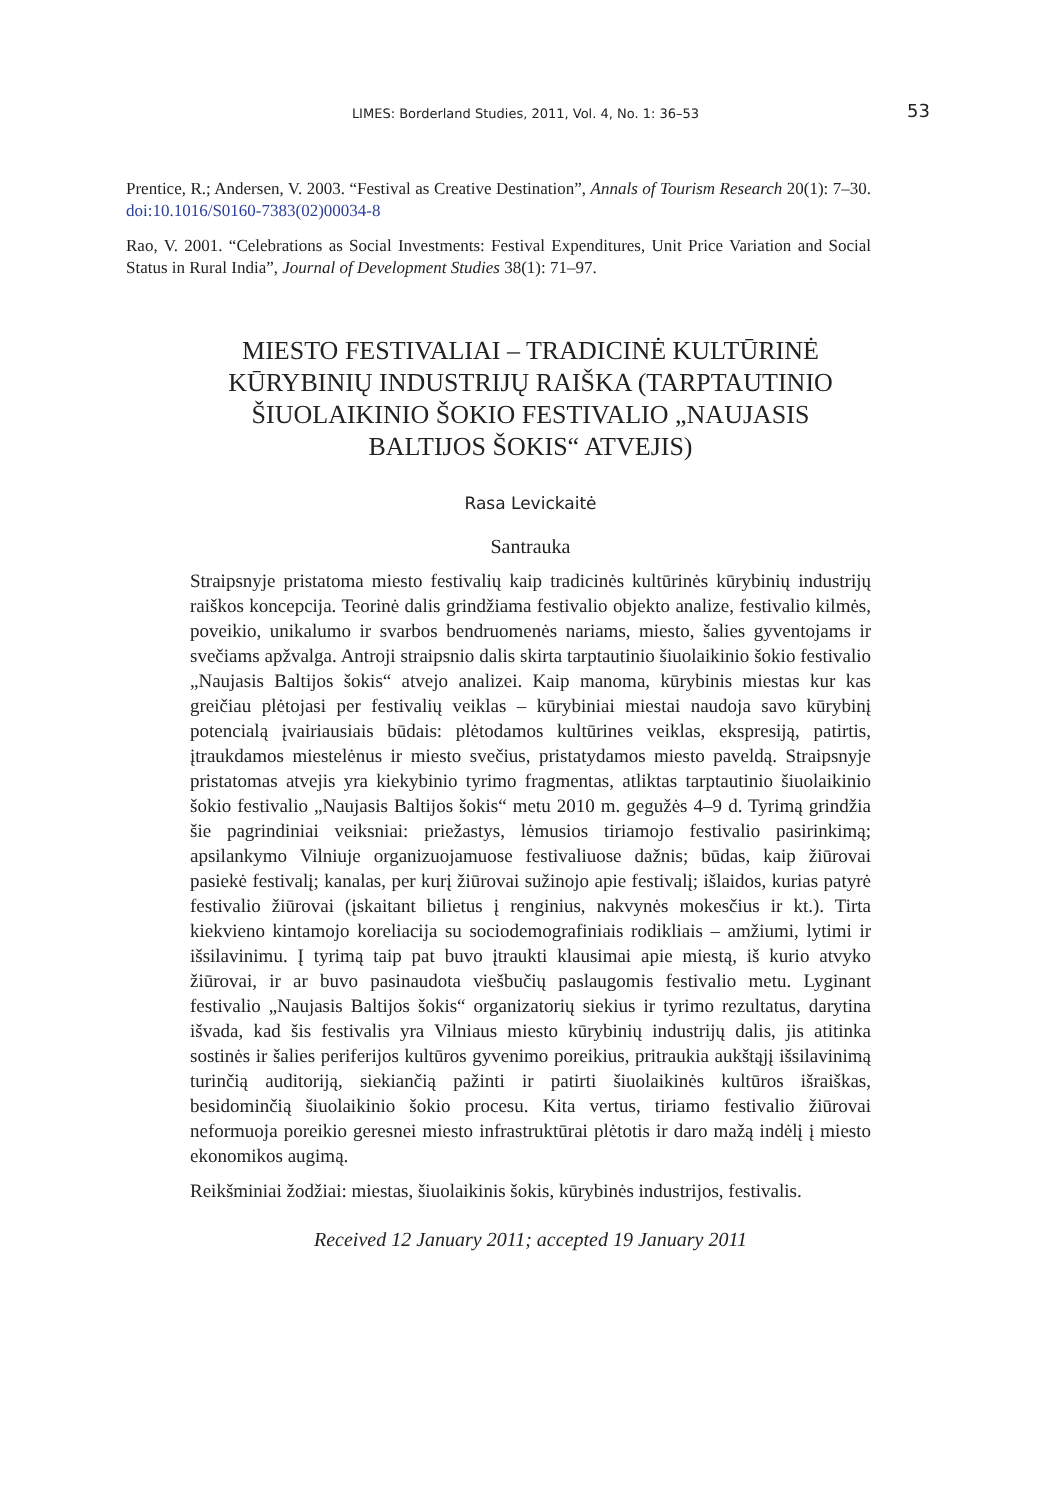LIMES: Borderland Studies, 2011, Vol. 4, No. 1: 36–53
53
Prentice, R.; Andersen, V. 2003. “Festival as Creative Destination”, Annals of Tourism Research 20(1): 7–30. doi:10.1016/S0160-7383(02)00034-8
Rao, V. 2001. “Celebrations as Social Investments: Festival Expenditures, Unit Price Variation and Social Status in Rural India”, Journal of Development Studies 38(1): 71–97.
MIESTO FESTIVALIAI – TRADICINĖ KULTŪRINĖ KŪRYBINIŲ INDUSTRIJŲ RAIŠKA (TARPTAUTINIO ŠIUOLAIKINIO ŠOKIO FESTIVALIO „NAUJASIS BALTIJOS ŠOKIS“ ATVEJIS)
Rasa Levickaitė
Santrauka
Straipsnyje pristatoma miesto festivalių kaip tradicinės kultūrinės kūrybinių industrijų raiškos koncepcija. Teorinė dalis grindžiama festivalio objekto analize, festivalio kilmės, poveikio, unikalumo ir svarbos bendruomenės nariams, miesto, šalies gyventojams ir svečiams apžvalga. Antroji straipsnio dalis skirta tarptautinio šiuolaikinio šokio festivalio „Naujasis Baltijos šokis“ atvejo analizei. Kaip manoma, kūrybinis miestas kur kas greičiau plėtojasi per festivalių veiklas – kūrybiniai miestai naudoja savo kūrybinį potencialą įvairiausiais būdais: plėtodamos kultūrines veiklas, ekspresiją, patirtis, įtraukdamos miestelėnus ir miesto svečius, pristatydamos miesto paveldą. Straipsnyje pristatomas atvejis yra kiekybinio tyrimo fragmentas, atliktas tarptautinio šiuolaikinio šokio festivalio „Naujasis Baltijos šokis“ metu 2010 m. gegužės 4–9 d. Tyrimą grindžia šie pagrindiniai veiksniai: priežastys, lėmusios tiriamojo festivalio pasirinkimą; apsilankymo Vilniuje organizuojamuose festivaliuose dažnis; būdas, kaip žiūrovai pasiekė festivalį; kanalas, per kurį žiūrovai sužinojo apie festivalį; išlaidos, kurias patyrė festivalio žiūrovai (įskaitant bilietus į renginius, nakvynės mokesčius ir kt.). Tirta kiekvieno kintamojo koreliacija su sociodemografiniais rodikliais – amžiumi, lytimi ir išsilavinimu. Į tyrimą taip pat buvo įtraukti klausimai apie miestą, iš kurio atvyko žiūrovai, ir ar buvo pasinaudota viešbučių paslaugomis festivalio metu. Lyginant festivalio „Naujasis Baltijos šokis“ organizatorių siekius ir tyrimo rezultatus, darytina išvada, kad šis festivalis yra Vilniaus miesto kūrybinių industrijų dalis, jis atitinka sostinės ir šalies periferijos kultūros gyvenimo poreikius, pritraukia aukštąjį išsilavinimą turinčią auditoriją, siekiančią pažinti ir patirti šiuolaikinės kultūros išraiškas, besidominčią šiuolaikinio šokio procesu. Kita vertus, tiriamo festivalio žiūrovai neformuoja poreikio geresnei miesto infrastruktūrai plėtotis ir daro mažą indėlį į miesto ekonomikos augimą.
Reikšminiai žodžiai: miestas, šiuolaikinis šokis, kūrybinės industrijos, festivalis.
Received 12 January 2011; accepted 19 January 2011